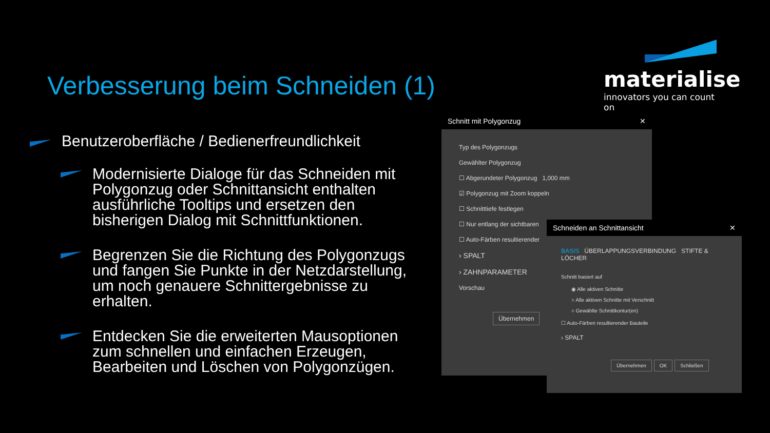Verbesserung beim Schneiden (1)
materialise
innovators you can count on
Benutzeroberfläche / Bedienerfreundlichkeit
Modernisierte Dialoge für das Schneiden mit Polygonzug oder Schnittansicht enthalten ausführliche Tooltips und ersetzen den bisherigen Dialog mit Schnittfunktionen.
Begrenzen Sie die Richtung des Polygonzugs und fangen Sie Punkte in der Netzdarstellung, um noch genauere Schnittergebnisse zu erhalten.
Entdecken Sie die erweiterten Mausoptionen zum schnellen und einfachen Erzeugen, Bearbeiten und Löschen von Polygonzügen.
Schnitt mit Polygonzug ✕
Typ des Polygonzugs
Gewählter Polygonzug
☐ Abgerundeter Polygonzug 1,000 mm
☑ Polygonzug mit Zoom koppeln
☐ Schnitttiefe festlegen
☐ Nur entlang der sichtbaren
☐ Auto-Färben resultierender
› SPALT
› ZAHNPARAMETER
Vorschau
Übernehmen
Schneiden an Schnittansicht ✕
BASIS ÜBERLAPPUNGSVERBINDUNG STIFTE & LÖCHER
Schnitt basiert auf
◉ Alle aktiven Schnitte
○ Alle aktiven Schnitte mit Verschnitt
○ Gewählte Schnittkontur(en)
☐ Auto-Färben resultierender Bauteile
› SPALT
Übernehmen OK Schließen